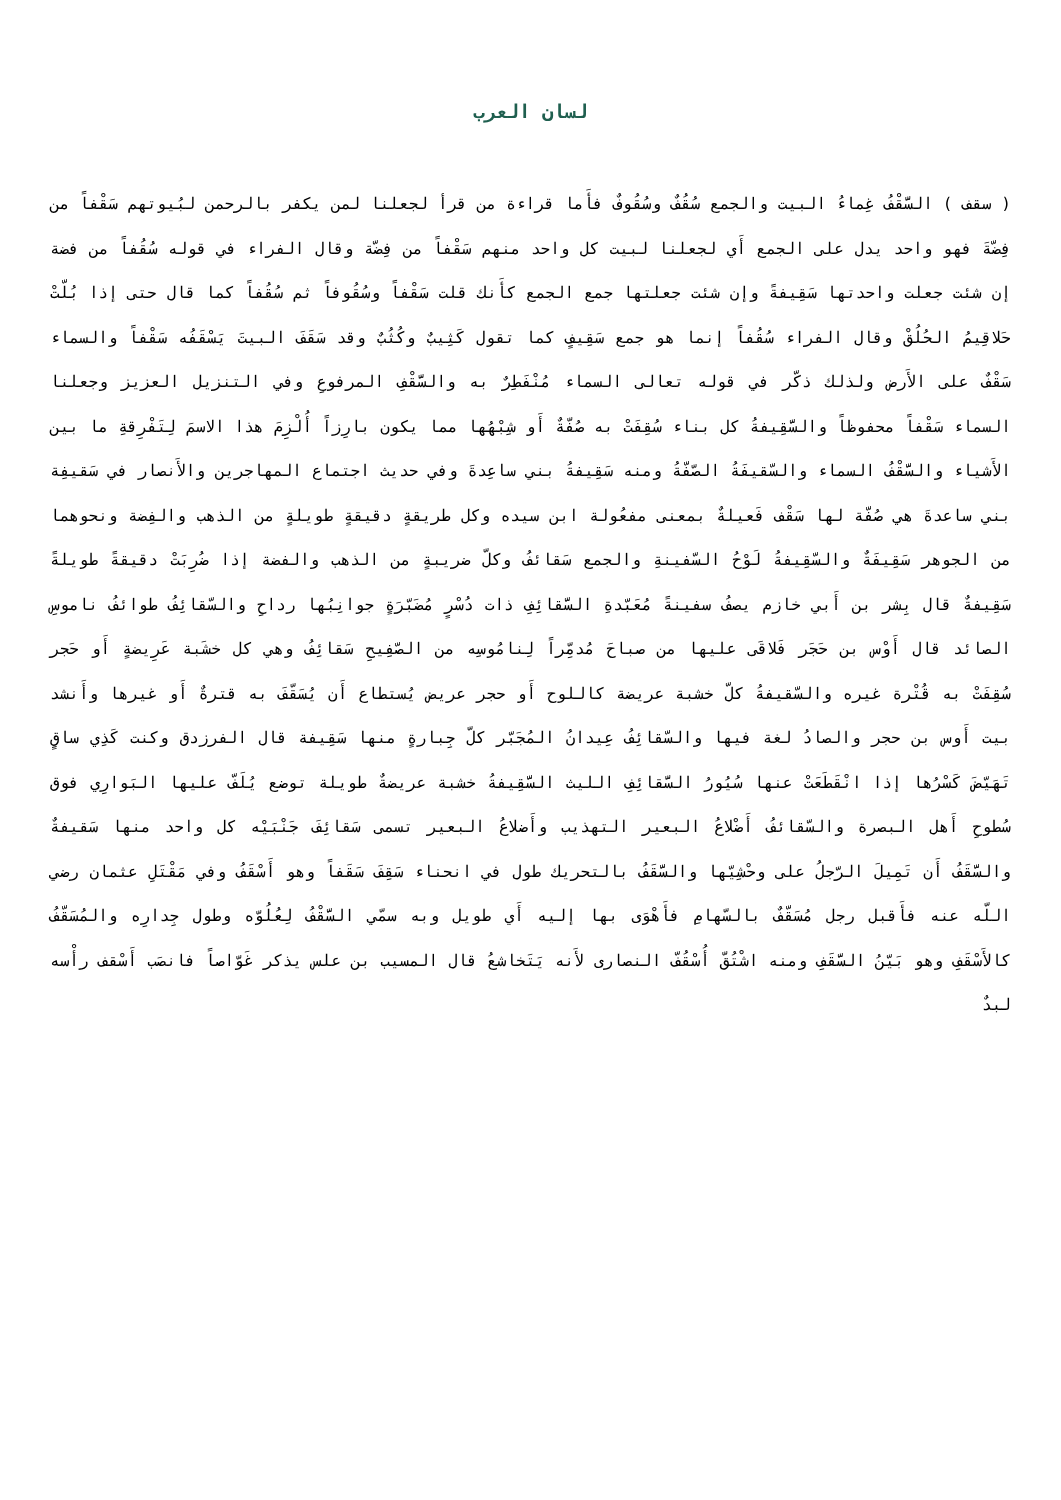لسان العرب
( سقف ) السَّقْفُ غِماءُ البيت والجمع سُقُفٌ وسُقُوفٌ فأَما قراءة من قرأ لجعلنا لمن يكفر بالرحمن لبُيوتهم سَقْفاً من فِضّةَ فهو واحد يدل على الجمع أَي لجعلنا لبيت كل واحد منهم سَقْفاً من فِضّة وقال الفراء في قوله سُقُفاً من فضة إن شئت جعلت واحدتها سَقِيفةً وإن شئت جعلتها جمع الجمع كأَنك قلت سَقْفاً وسُقُوفاً ثم سُقُفاً كما قال حتى إذا بُلّتْ حَلاقِيمُ الحُلُقْ وقال الفراء سُقُفاً إنما هو جمع سَقِيفٍ كما تقول كَثِيبٌ وكُثُبٌ وقد سَقَفَ البيتَ يَسْقَفُه سَقْفاً والسماء سَقْفٌ على الأَرض ولذلك ذكّر في قوله تعالى السماء مُنْفَطِرٌ به والسَّقْفِ المرفوعِ وفي التنزيل العزيز وجعلنا السماء سَقْفاً محفوظاً والسَّقِيفةُ كل بناء سُقِفَتْ به صُفّةٌ أَو شِبْهُها مما يكون بارِزاً أُلْزِمَ هذا الاسمَ لِتَفْرِقةِ ما بين الأَشياء والسَّقْفُ السماء والسّقيفَةُ الصّفّةُ ومنه سَقِيفةُ بني ساعِدةَ وفي حديث اجتماع المهاجرين والأَنصار في سَقيفِة بني ساعدةَ هي صُفّة لها سَقْف فَعيلةٌ بمعنى مفعُولة ابن سيده وكل طريقةٍ دقيقةٍ طويلةٍ من الذهب والفِضة ونحوهما من الجوهر سَقِيفَةٌ والسّقِيفةُ لَوْحُ السّفينةِ والجمع سَقائفُ وكلّ ضريبةٍ من الذهب والفضة إذا ضُرِبَتْ دقيقةً طويلةً سَقِيفةٌ قال بِشر بن أَبي خازم يصفُ سفينةً مُعَبّدةِ السَّقائِفِ ذات دُسْرٍ مُضَبّرَةٍ جوانِبُها رداحِ والسّقائِفُ طوائفُ ناموسِ الصائد قال أَوْس بن حَجَر فَلاقَى عليها من صباحَ مُدمِّراً لِنامُوسِه من الصّفِيحِ سَقائِفُ وهي كل خشَبة عَرِيضةٍ أَو حَجر سُقِفَتْ به قُتْرة غيره والسّقيفةُ كلّ خشبة عريضة كاللوح أَو حجر عريض يُستطاع أَن يُسَقّفَ به قترةٌ أَو غيرها وأَنشد بيت أَوس بن حجر والصادُ لغة فيها والسّقائِفُ عِيدانُ المُجَبّر كلّ جِبارةٍ منها سَقِيفة قال الفرزدق وكنت كَذِي ساقٍ تَهَيّضَ كَسْرُها إذا انْقَطَعَتْ عنها سُيُورُ السَّقائِفِ الليث السَّقِيفةُ خشبة عريضةٌ طويلة توضع يُلَفّ عليها البَوارِي فوق سُطوحِ أَهل البصرة والسّقائفُ أَضْلاعُ البعير التهذيب وأَضلاعُ البعير تسمى سَقائِفَ جَنْبَيْه كل واحد منها سَقيفةٌ والسَّقَفُ أَن تَمِيلَ الرّجلُ على وحْشِيّها والسَّقَفُ بالتحريك طول في انحناء سَقِفَ سَقَفاً وهو أَسْقَفُ وفي مَقْتَلِ عثمان رضي اللّه عنه فأَقبل رجل مُسَقّفٌ بالسّهامِ فأَهْوَى بها إليه أَي طويل وبه سمّي السَّقْفُ لِعُلُوّه وطول جِدارِه والمُسَقّفُ كالأَسْقَفِ وهو بَيّنُ السَّقَفِ ومنه اشْتُقّ أُسْقُفّ النصارى لأَنه يَتَخاشعُ قال المسيب بن علس يذكر غَوّاصاً فانصَب أَسْقف رأْسه لبدٌ